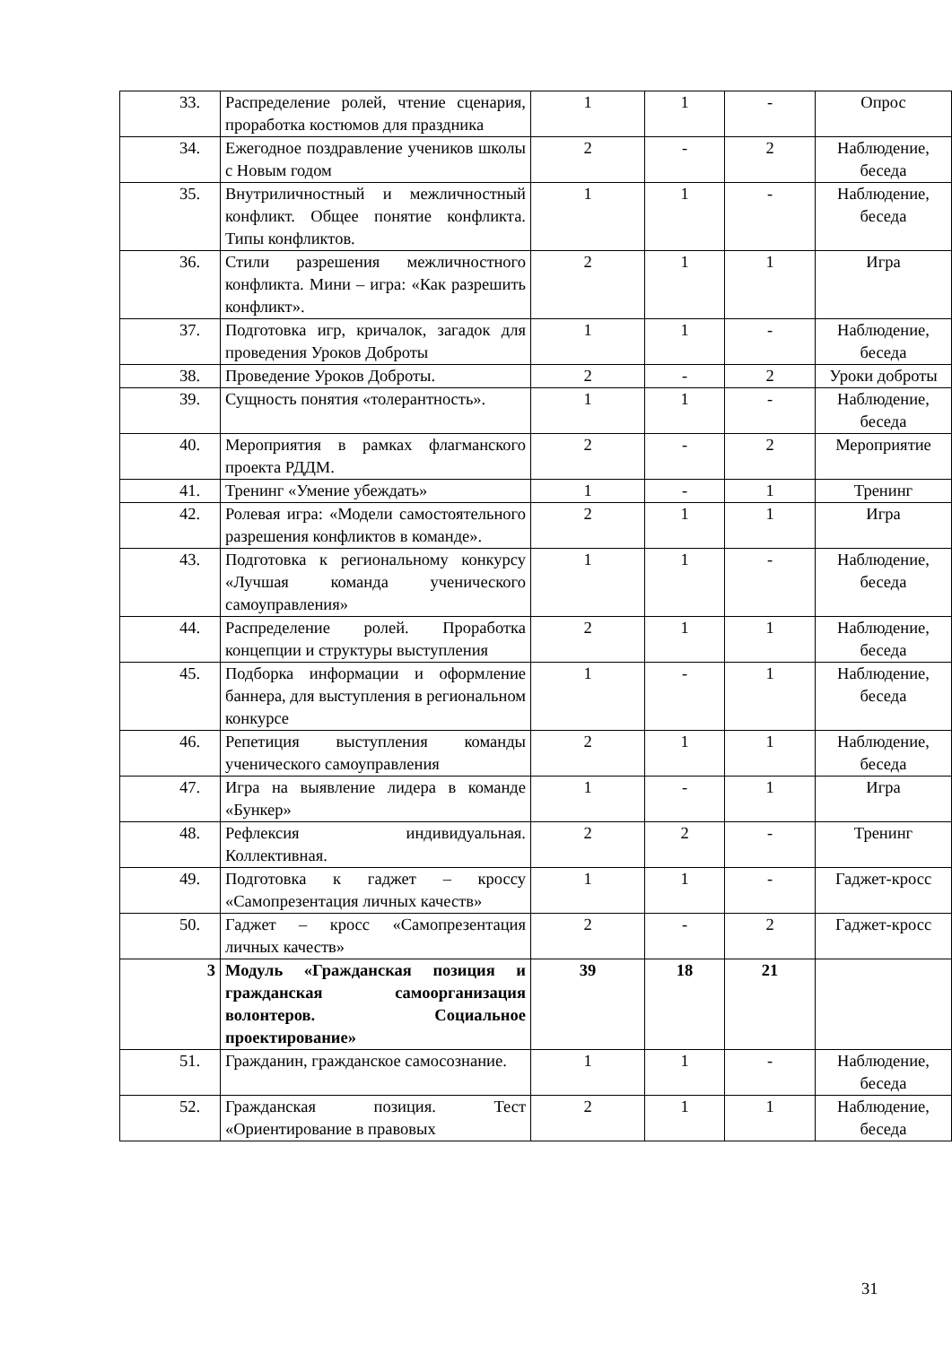| 33. | Распределение ролей, чтение сценария, проработка костюмов для праздника | 1 | 1 | - | Опрос |
| 34. | Ежегодное поздравление учеников школы с Новым годом | 2 | - | 2 | Наблюдение, беседа |
| 35. | Внутриличностный и межличностный конфликт. Общее понятие конфликта. Типы конфликтов. | 1 | 1 | - | Наблюдение, беседа |
| 36. | Стили разрешения межличностного конфликта. Мини – игра: «Как разрешить конфликт». | 2 | 1 | 1 | Игра |
| 37. | Подготовка игр, кричалок, загадок для проведения Уроков Доброты | 1 | 1 | - | Наблюдение, беседа |
| 38. | Проведение Уроков Доброты. | 2 | - | 2 | Уроки доброты |
| 39. | Сущность понятия «толерантность». | 1 | 1 | - | Наблюдение, беседа |
| 40. | Мероприятия в рамках флагманского проекта РДДМ. | 2 | - | 2 | Мероприятие |
| 41. | Тренинг «Умение убеждать» | 1 | - | 1 | Тренинг |
| 42. | Ролевая игра: «Модели самостоятельного разрешения конфликтов в команде». | 2 | 1 | 1 | Игра |
| 43. | Подготовка к региональному конкурсу «Лучшая команда ученического самоуправления» | 1 | 1 | - | Наблюдение, беседа |
| 44. | Распределение ролей. Проработка концепции и структуры выступления | 2 | 1 | 1 | Наблюдение, беседа |
| 45. | Подборка информации и оформление баннера, для выступления в региональном конкурсе | 1 | - | 1 | Наблюдение, беседа |
| 46. | Репетиция выступления команды ученического самоуправления | 2 | 1 | 1 | Наблюдение, беседа |
| 47. | Игра на выявление лидера в команде «Бункер» | 1 | - | 1 | Игра |
| 48. | Рефлексия индивидуальная. Коллективная. | 2 | 2 | - | Тренинг |
| 49. | Подготовка к гаджет – кроссу «Самопрезентация личных качеств» | 1 | 1 | - | Гаджет-кросс |
| 50. | Гаджет – кросс «Самопрезентация личных качеств» | 2 | - | 2 | Гаджет-кросс |
| 3 | Модуль «Гражданская позиция и гражданская самоорганизация волонтеров. Социальное проектирование» | 39 | 18 | 21 | |
| 51. | Гражданин, гражданское самосознание. | 1 | 1 | - | Наблюдение, беседа |
| 52. | Гражданская позиция. Тест «Ориентирование в правовых | 2 | 1 | 1 | Наблюдение, беседа |
31